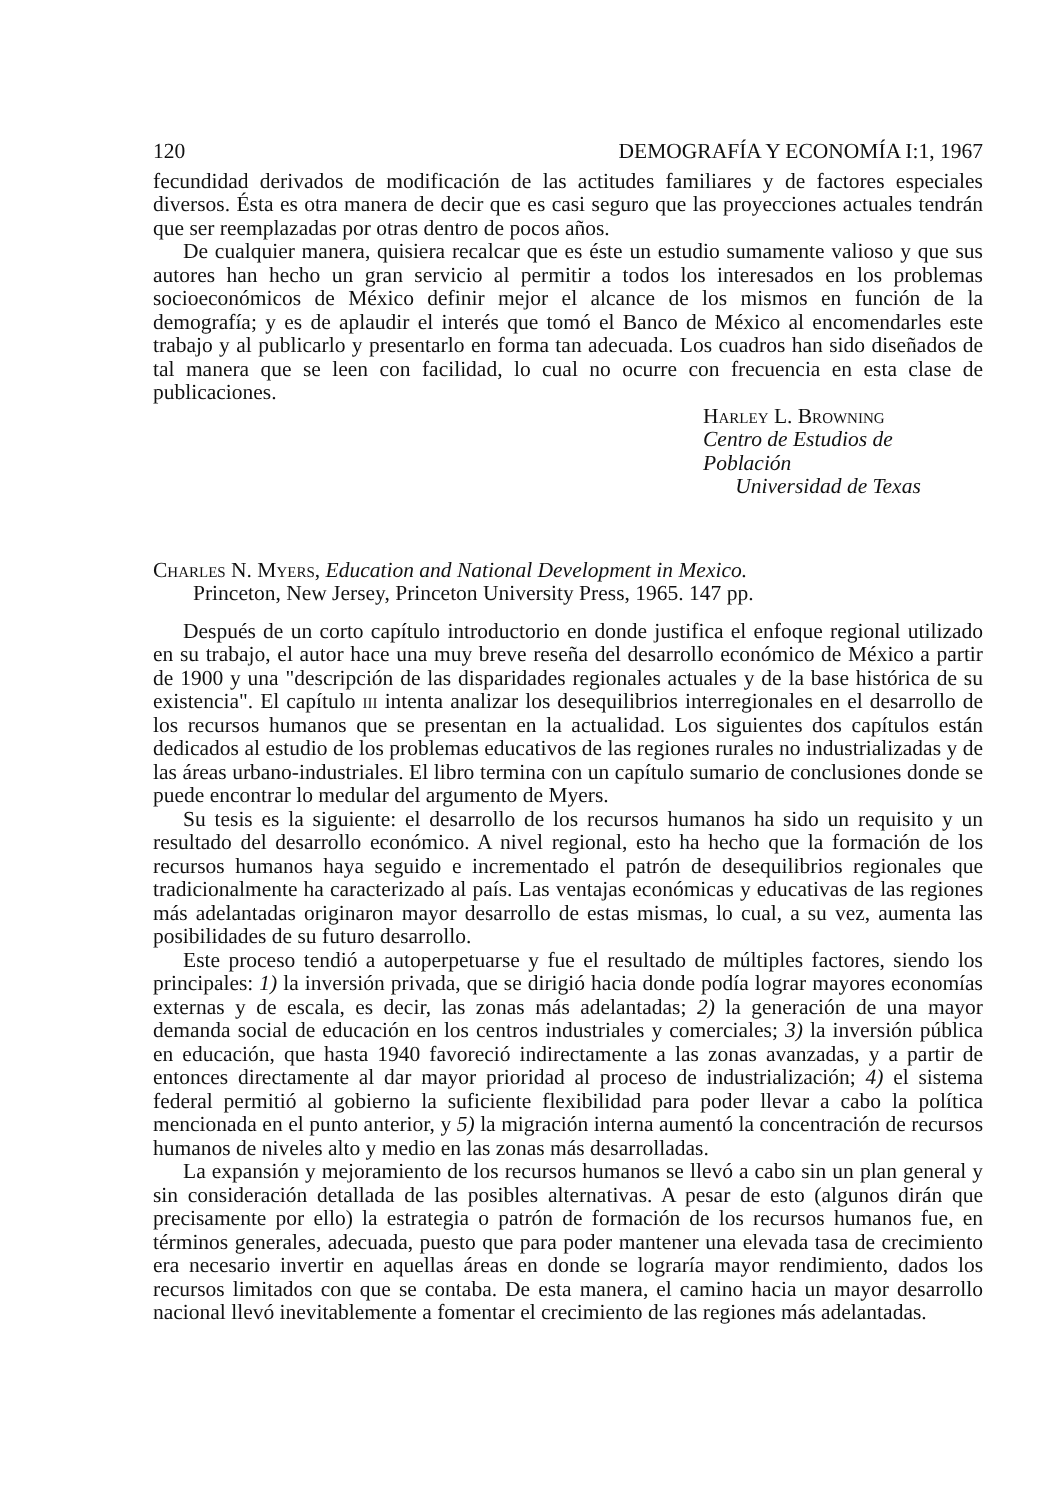120 DEMOGRAFÍA Y ECONOMÍA I:1, 1967
fecundidad derivados de modificación de las actitudes familiares y de factores especiales diversos. Ésta es otra manera de decir que es casi seguro que las proyecciones actuales tendrán que ser reemplazadas por otras dentro de pocos años.
De cualquier manera, quisiera recalcar que es éste un estudio sumamente valioso y que sus autores han hecho un gran servicio al permitir a todos los interesados en los problemas socioeconómicos de México definir mejor el alcance de los mismos en función de la demografía; y es de aplaudir el interés que tomó el Banco de México al encomendarles este trabajo y al publicarlo y presentarlo en forma tan adecuada. Los cuadros han sido diseñados de tal manera que se leen con facilidad, lo cual no ocurre con frecuencia en esta clase de publicaciones.
Harley L. Browning
Centro de Estudios de Población
Universidad de Texas
Charles N. Myers, Education and National Development in Mexico.
Princeton, New Jersey, Princeton University Press, 1965. 147 pp.
Después de un corto capítulo introductorio en donde justifica el enfoque regional utilizado en su trabajo, el autor hace una muy breve reseña del desarrollo económico de México a partir de 1900 y una "descripción de las disparidades regionales actuales y de la base histórica de su existencia". El capítulo iii intenta analizar los desequilibrios interregionales en el desarrollo de los recursos humanos que se presentan en la actualidad. Los siguientes dos capítulos están dedicados al estudio de los problemas educativos de las regiones rurales no industrializadas y de las áreas urbano-industriales. El libro termina con un capítulo sumario de conclusiones donde se puede encontrar lo medular del argumento de Myers.
Su tesis es la siguiente: el desarrollo de los recursos humanos ha sido un requisito y un resultado del desarrollo económico. A nivel regional, esto ha hecho que la formación de los recursos humanos haya seguido e incrementado el patrón de desequilibrios regionales que tradicionalmente ha caracterizado al país. Las ventajas económicas y educativas de las regiones más adelantadas originaron mayor desarrollo de estas mismas, lo cual, a su vez, aumenta las posibilidades de su futuro desarrollo.
Este proceso tendió a autoperpetuarse y fue el resultado de múltiples factores, siendo los principales: 1) la inversión privada, que se dirigió hacia donde podía lograr mayores economías externas y de escala, es decir, las zonas más adelantadas; 2) la generación de una mayor demanda social de educación en los centros industriales y comerciales; 3) la inversión pública en educación, que hasta 1940 favoreció indirectamente a las zonas avanzadas, y a partir de entonces directamente al dar mayor prioridad al proceso de industrialización; 4) el sistema federal permitió al gobierno la suficiente flexibilidad para poder llevar a cabo la política mencionada en el punto anterior, y 5) la migración interna aumentó la concentración de recursos humanos de niveles alto y medio en las zonas más desarrolladas.
La expansión y mejoramiento de los recursos humanos se llevó a cabo sin un plan general y sin consideración detallada de las posibles alternativas. A pesar de esto (algunos dirán que precisamente por ello) la estrategia o patrón de formación de los recursos humanos fue, en términos generales, adecuada, puesto que para poder mantener una elevada tasa de crecimiento era necesario invertir en aquellas áreas en donde se lograría mayor rendimiento, dados los recursos limitados con que se contaba. De esta manera, el camino hacia un mayor desarrollo nacional llevó inevitablemente a fomentar el crecimiento de las regiones más adelantadas.